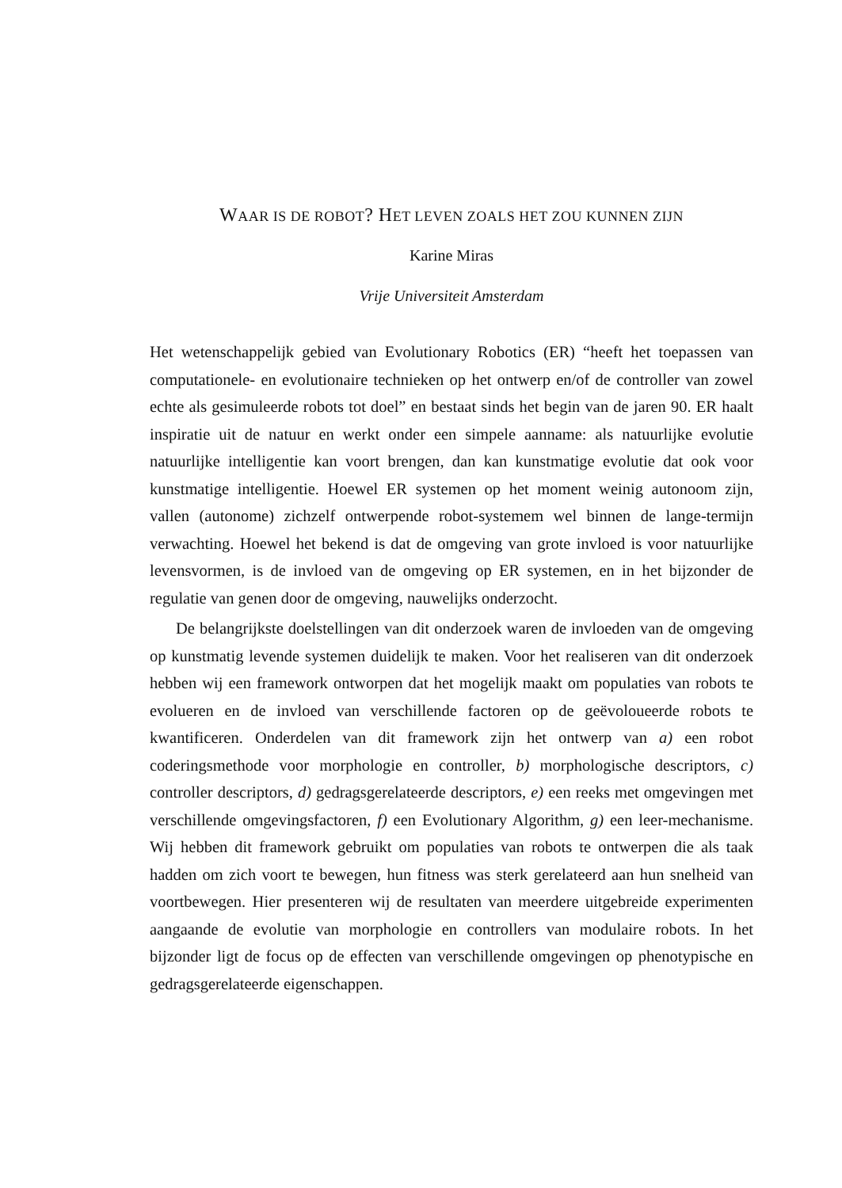WAAR IS DE ROBOT? HET LEVEN ZOALS HET ZOU KUNNEN ZIJN
Karine Miras
Vrije Universiteit Amsterdam
Het wetenschappelijk gebied van Evolutionary Robotics (ER) “heeft het toepassen van computationele- en evolutionaire technieken op het ontwerp en/of de controller van zowel echte als gesimuleerde robots tot doel” en bestaat sinds het begin van de jaren 90. ER haalt inspiratie uit de natuur en werkt onder een simpele aanname: als natuurlijke evolutie natuurlijke intelligentie kan voort brengen, dan kan kunstmatige evolutie dat ook voor kunstmatige intelligentie. Hoewel ER systemen op het moment weinig autonoom zijn, vallen (autonome) zichzelf ontwerpende robot-systemem wel binnen de lange-termijn verwachting. Hoewel het bekend is dat de omgeving van grote invloed is voor natuurlijke levensvormen, is de invloed van de omgeving op ER systemen, en in het bijzonder de regulatie van genen door de omgeving, nauwelijks onderzocht.
De belangrijkste doelstellingen van dit onderzoek waren de invloeden van de omgeving op kunstmatig levende systemen duidelijk te maken. Voor het realiseren van dit onderzoek hebben wij een framework ontworpen dat het mogelijk maakt om populaties van robots te evolueren en de invloed van verschillende factoren op de geëvoloueerde robots te kwantificeren. Onderdelen van dit framework zijn het ontwerp van a) een robot coderingsmethode voor morphologie en controller, b) morphologische descriptors, c) controller descriptors, d) gedragsgerelateerde descriptors, e) een reeks met omgevingen met verschillende omgevingsfactoren, f) een Evolutionary Algorithm, g) een leer-mechanisme. Wij hebben dit framework gebruikt om populaties van robots te ontwerpen die als taak hadden om zich voort te bewegen, hun fitness was sterk gerelateerd aan hun snelheid van voortbewegen. Hier presenteren wij de resultaten van meerdere uitgebreide experimenten aangaande de evolutie van morphologie en controllers van modulaire robots. In het bijzonder ligt de focus op de effecten van verschillende omgevingen op phenotypische en gedragsgerelateerde eigenschappen.